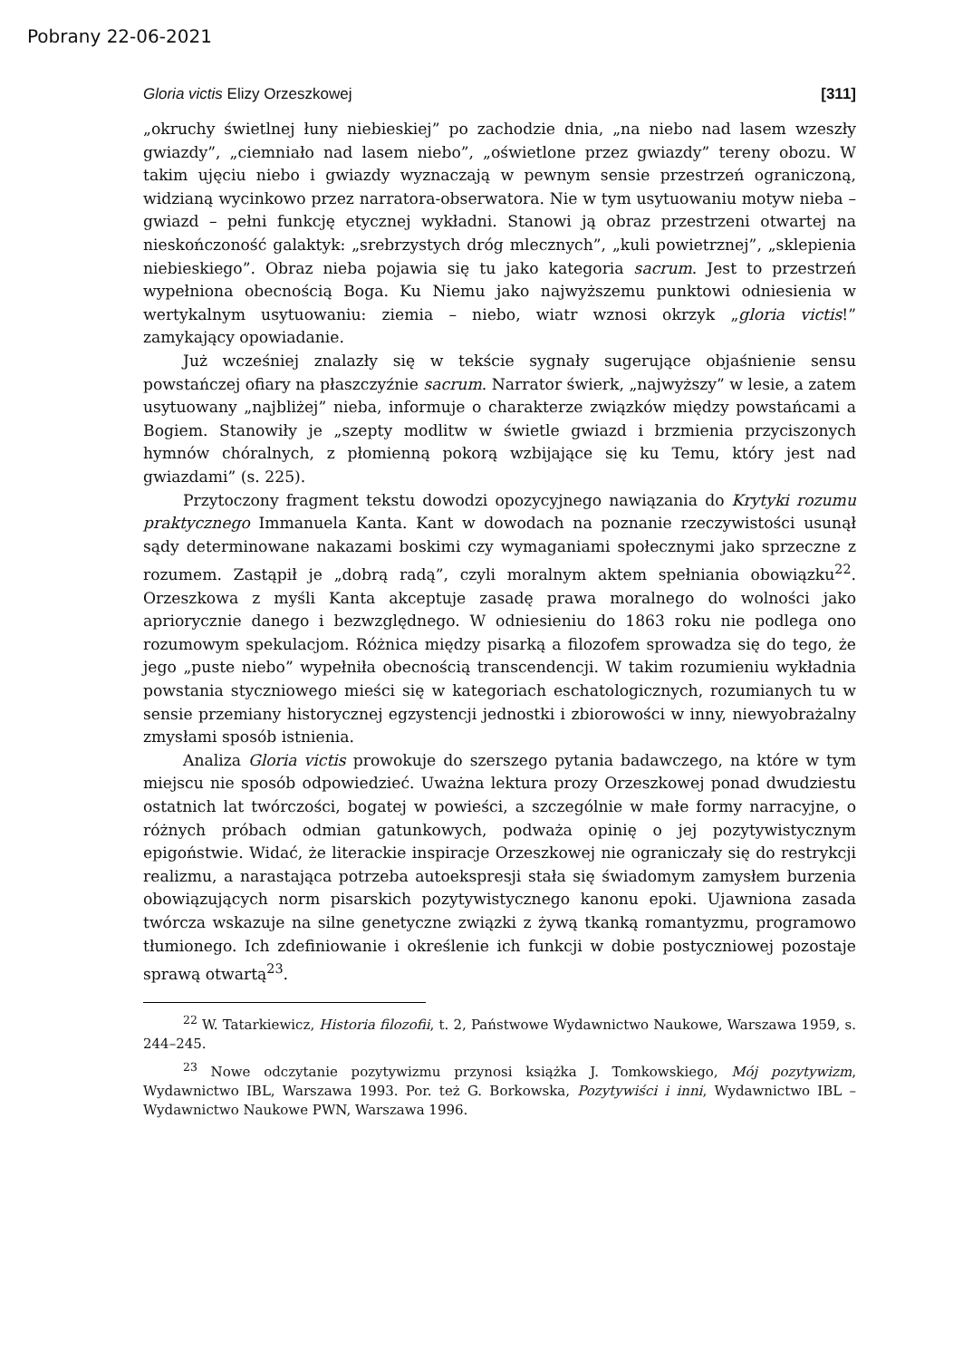Pobrany 22-06-2021
Gloria victis Elizy Orzeszkowej [311]
„okruchy świetlnej łuny niebieskiej” po zachodzie dnia, „na niebo nad lasem wzeszły gwiazdy”, „ciemniało nad lasem niebo”, „oświetlone przez gwiazdy” tereny obozu. W takim ujęciu niebo i gwiazdy wyznaczają w pewnym sensie przestrzeń ograniczoną, widzianą wycinkowo przez narratora-obserwatora. Nie w tym usytuowaniu motyw nieba – gwiazd – pełni funkcję etycznej wykładni. Stanowi ją obraz przestrzeni otwartej na nieskończoność galaktyk: „srebrzystych dróg mlecznych”, „kuli powietrznej”, „sklepienia niebieskiego”. Obraz nieba pojawia się tu jako kategoria sacrum. Jest to przestrzeń wypełniona obecnością Boga. Ku Niemu jako najwyższemu punktowi odniesienia w wertykalnym usytuowaniu: ziemia – niebo, wiatr wznosi okrzyk „gloria victis!” zamykający opowiadanie.
Już wcześniej znalazły się w tekście sygnały sugerujące objaśnienie sensu powstańczej ofiary na płaszczyźnie sacrum. Narrator świerk, „najwyższy” w lesie, a zatem usytuowany „najbliżej” nieba, informuje o charakterze związków między powstańcami a Bogiem. Stanowiły je „szepty modlitw w świetle gwiazd i brzmienia przyciszonych hymnów chóralnych, z płomienną pokorą wzbijające się ku Temu, który jest nad gwiazdami” (s. 225).
Przytoczony fragment tekstu dowodzi opozycyjnego nawiązania do Krytyki rozumu praktycznego Immanuela Kanta. Kant w dowodach na poznanie rzeczywistości usunął sądy determinowane nakazami boskimi czy wymaganiami społecznymi jako sprzeczne z rozumem. Zastąpił je „dobrą radą”, czyli moralnym aktem spełniania obowiązku<sup>22</sup>. Orzeszkowa z myśli Kanta akceptuje zasadę prawa moralnego do wolności jako apriorycznie danego i bezwzględnego. W odniesieniu do 1863 roku nie podlega ono rozumowym spekulacjom. Różnica między pisarką a filozofem sprowadza się do tego, że jego „puste niebo” wypełniła obecnością transcendencji. W takim rozumieniu wykładnia powstania styczniowego mieści się w kategoriach eschatologicznych, rozumianych tu w sensie przemiany historycznej egzystencji jednostki i zbiorowości w inny, niewyobrażalny zmysłami sposób istnienia.
Analiza Gloria victis prowokuje do szerszego pytania badawczego, na które w tym miejscu nie sposób odpowiedzieć. Uważna lektura prozy Orzeszkowej ponad dwudziestu ostatnich lat twórczości, bogatej w powieści, a szczególnie w małe formy narracyjne, o różnych próbach odmian gatunkowych, podważa opinię o jej pozytywistycznym epigoństwie. Widać, że literackie inspiracje Orzeszkowej nie ograniczały się do restrykcji realizmu, a narastająca potrzeba autoekspresji stała się świadomym zamysłem burzenia obowiązujących norm pisarskich pozytywistycznego kanonu epoki. Ujawniona zasada twórcza wskazuje na silne genetyczne związki z żywą tkanką romantyzmu, programowo tłumionego. Ich zdefiniowanie i określenie ich funkcji w dobie postyczniowej pozostaje sprawą otwartą<sup>23</sup>.
<sup>22</sup> W. Tatarkiewicz, Historia filozofii, t. 2, Państwowe Wydawnictwo Naukowe, Warszawa 1959, s. 244–245.
<sup>23</sup> Nowe odczytanie pozytywizmu przynosi książka J. Tomkowskiego, Mój pozytywizm, Wydawnictwo IBL, Warszawa 1993. Por. też G. Borkowska, Pozytywiści i inni, Wydawnictwo IBL – Wydawnictwo Naukowe PWN, Warszawa 1996.